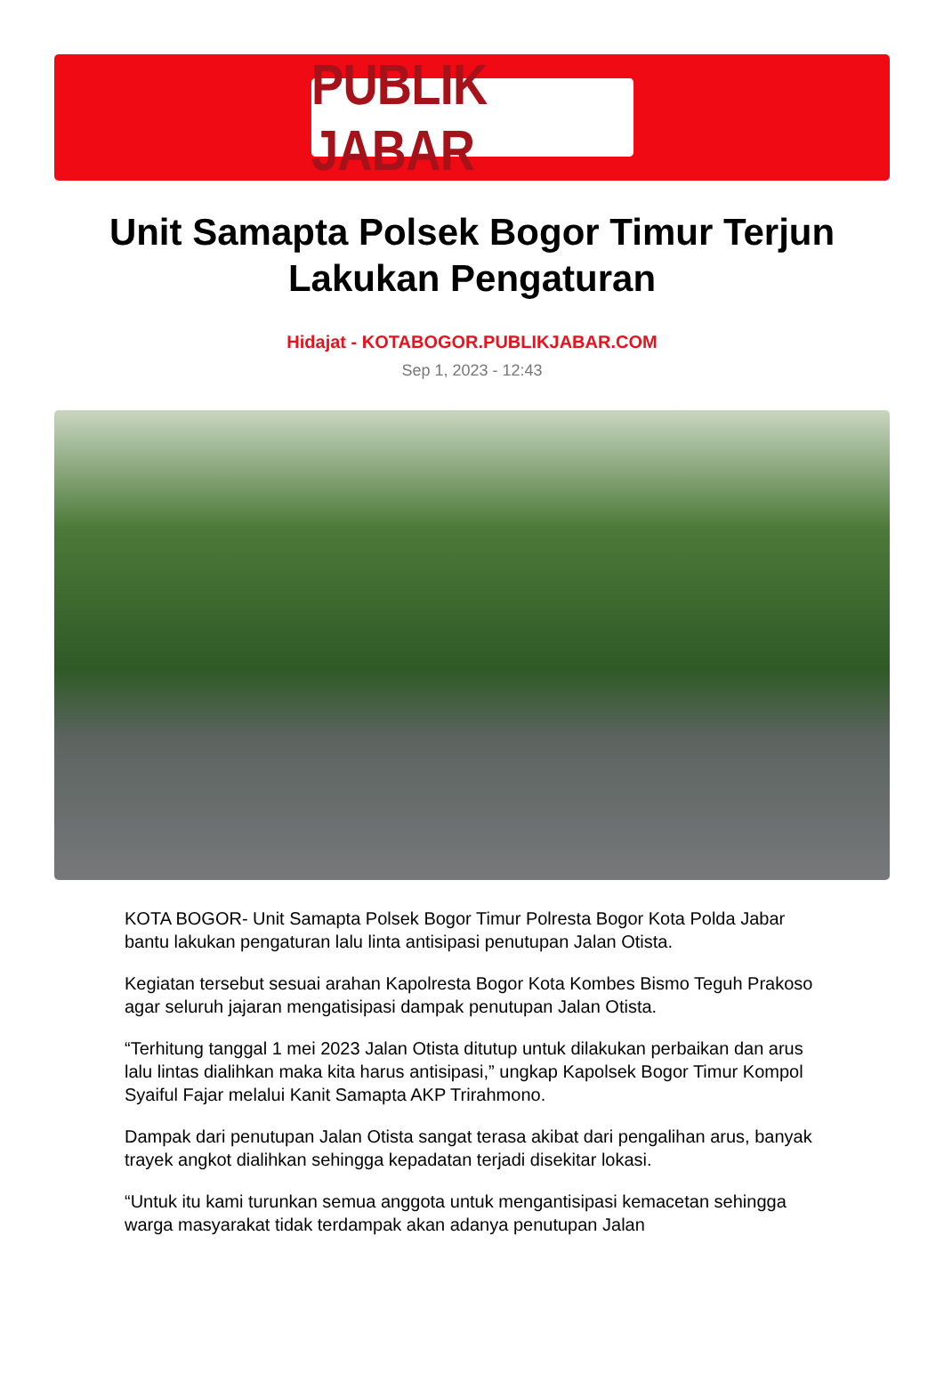PUBLIK JABAR
Unit Samapta Polsek Bogor Timur Terjun Lakukan Pengaturan
Hidajat - KOTABOGOR.PUBLIKJABAR.COM
Sep 1, 2023 - 12:43
KOTA BOGOR- Unit Samapta Polsek Bogor Timur Polresta Bogor Kota Polda Jabar bantu lakukan pengaturan lalu linta antisipasi penutupan Jalan Otista.
Kegiatan tersebut sesuai arahan Kapolresta Bogor Kota Kombes Bismo Teguh Prakoso agar seluruh jajaran mengatisipasi dampak penutupan Jalan Otista.
“Terhitung tanggal 1 mei 2023 Jalan Otista ditutup untuk dilakukan perbaikan dan arus lalu lintas dialihkan maka kita harus antisipasi,” ungkap Kapolsek Bogor Timur Kompol Syaiful Fajar melalui Kanit Samapta AKP Trirahmono.
Dampak dari penutupan Jalan Otista sangat terasa akibat dari pengalihan arus, banyak trayek angkot dialihkan sehingga kepadatan terjadi disekitar lokasi.
“Untuk itu kami turunkan semua anggota untuk mengantisipasi kemacetan sehingga warga masyarakat tidak terdampak akan adanya penutupan Jalan